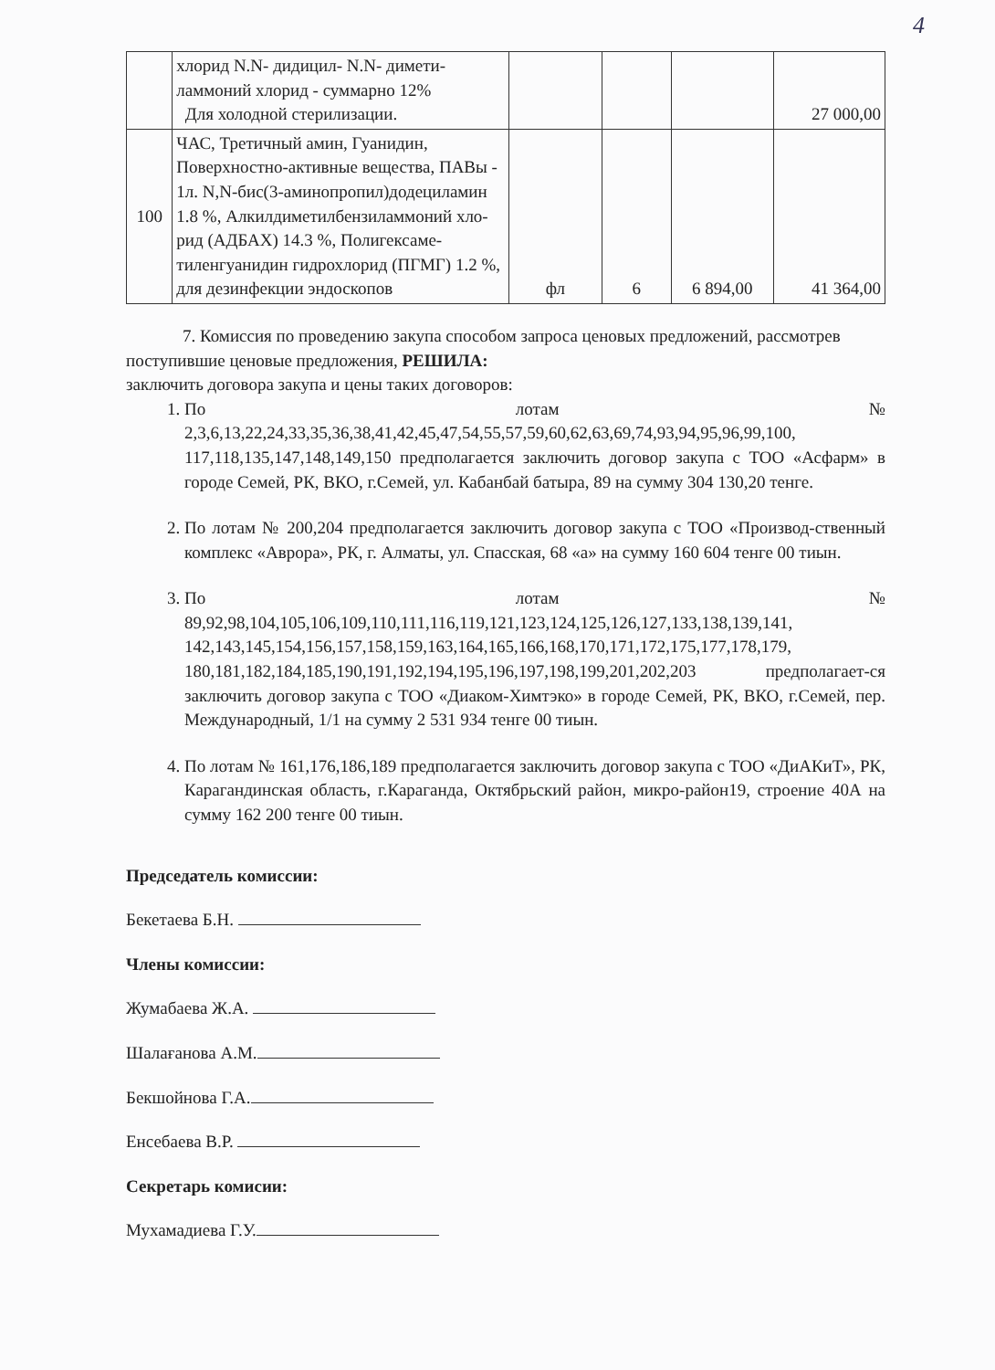4
| | хлорид N.N- дидицил- N.N- димети-ламмоний хлорид - суммарно 12% Для холодной стерилизации. | | | | 27 000,00 |
| 100 | ЧАС, Третичный амин, Гуанидин, Поверхностно-активные вещества, ПАВы - 1л. N,N-бис(3-аминопропил)додециламин 1.8 %, Алкилдиметилбензиламмоний хло-рид (АДБАХ) 14.3 %, Полигексаме-тиленгуанидин гидрохлорид (ПГМГ) 1.2 %, для дезинфекции эндоскопов | фл | 6 | 6 894,00 | 41 364,00 |
7. Комиссия по проведению закупа способом запроса ценовых предложений, рассмотрев поступившие ценовые предложения, РЕШИЛА:
заключить договора закупа и цены таких договоров:
1. По лотам № 2,3,6,13,22,24,33,35,36,38,41,42,45,47,54,55,57,59,60,62,63,69,74,93,94,95,96,99,100, 117,118,135,147,148,149,150 предполагается заключить договор закупа с ТОО «Асфарм» в городе Семей, РК, ВКО, г.Семей, ул. Кабанбай батыра, 89 на сумму 304 130,20 тенге.
2. По лотам № 200,204 предполагается заключить договор закупа с ТОО «Производ-ственный комплекс «Аврора», РК, г. Алматы, ул. Спасская, 68 «а» на сумму 160 604 тенге 00 тиын.
3. По лотам № 89,92,98,104,105,106,109,110,111,116,119,121,123,124,125,126,127,133,138,139,141, 142,143,145,154,156,157,158,159,163,164,165,166,168,170,171,172,175,177,178,179, 180,181,182,184,185,190,191,192,194,195,196,197,198,199,201,202,203 предполагает-ся заключить договор закупа с ТОО «Диаком-Химтэко» в городе Семей, РК, ВКО, г.Семей, пер. Международный, 1/1 на сумму 2 531 934 тенге 00 тиын.
4. По лотам № 161,176,186,189 предполагается заключить договор закупа с ТОО «ДиАКиТ», РК, Карагандинская область, г.Караганда, Октябрьский район, микро-район19, строение 40А на сумму 162 200 тенге 00 тиын.
Председатель комиссии:
Бекетаева Б.Н.
Члены комиссии:
Жумабаева Ж.А.
Шалағанова А.М.
Бекшойнова Г.А.
Енсебаева В.Р.
Секретарь комисии:
Мухамадиева Г.У.